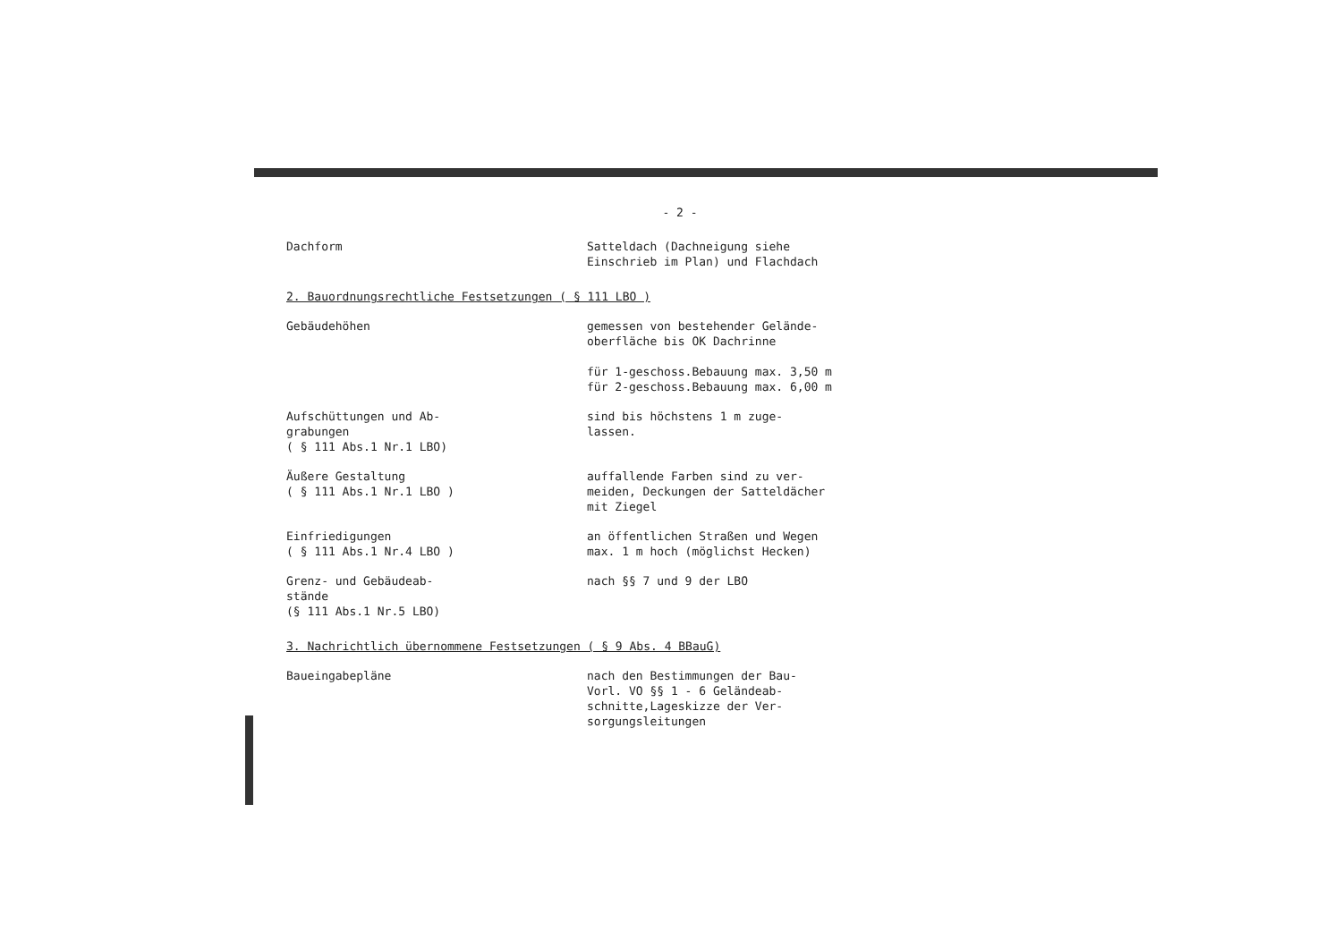- 2 -
| Dachform | Satteldach (Dachneigung siehe Einschrieb im Plan) und Flachdach |
| 2. Bauordnungsrechtliche Festsetzungen ( § 111 LBO ) | |
| Gebäudehöhen | gemessen von bestehender Gelände- oberfläche bis OK Dachrinne für 1-geschoss.Bebauung max. 3,50 m für 2-geschoss.Bebauung max. 6,00 m |
| Aufschüttungen und Ab- grabungen ( § 111 Abs.1 Nr.1 LBO) | sind bis höchstens 1 m zuge- lassen. |
| Äußere Gestaltung ( § 111 Abs.1 Nr.1 LBO ) | auffallende Farben sind zu ver- meiden, Deckungen der Satteldächer mit Ziegel |
| Einfriedigungen ( § 111 Abs.1 Nr.4 LBO ) | an öffentlichen Straßen und Wegen max. 1 m hoch (möglichst Hecken) |
| Grenz- und Gebäudeab- stände (§ 111 Abs.1 Nr.5 LBO) | nach §§ 7 und 9 der LBO |
| 3. Nachrichtlich übernommene Festsetzungen ( § 9 Abs. 4 BBauG) | |
| Baueingabepläne | nach den Bestimmungen der Bau- Vorl. VO §§ 1 - 6 Geländeab- schnitte,Lageskizze der Ver- sorgungsleitungen |